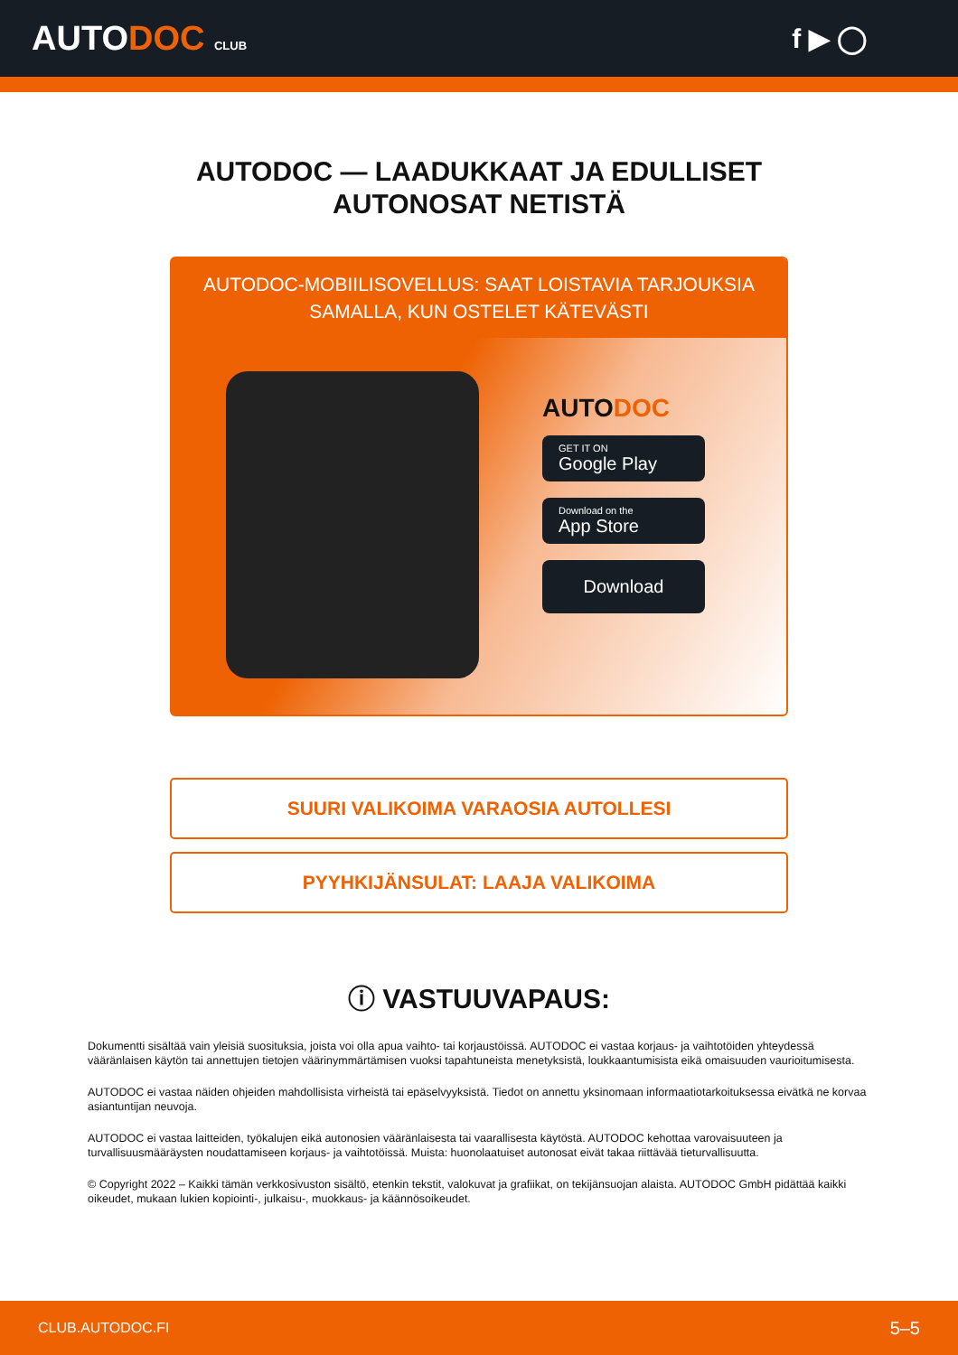AUTODOC CLUB
f ▶ ◯
AUTODOC — LAADUKKAAT JA EDULLISET
AUTONOSAT NETISTÄ
AUTODOC-MOBIILISOVELLUS: SAAT LOISTAVIA TARJOUKSIA SAMALLA, KUN OSTELET KÄTEVÄSTI
AUTODOC
GET IT ON
Google Play
Download on the
App Store
Download
SUURI VALIKOIMA VARAOSIA AUTOLLESI
PYYHKIJÄNSULAT: LAAJA VALIKOIMA
ⓘ VASTUUVAPAUS:
Dokumentti sisältää vain yleisiä suosituksia, joista voi olla apua vaihto- tai korjaustöissä. AUTODOC ei vastaa korjaus- ja vaihtotöiden yhteydessä vääränlaisen käytön tai annettujen tietojen väärinymmärtämisen vuoksi tapahtuneista menetyksistä, loukkaantumisista eikä omaisuuden vaurioitumisesta.
AUTODOC ei vastaa näiden ohjeiden mahdollisista virheistä tai epäselvyyksistä. Tiedot on annettu yksinomaan informaatiotarkoituksessa eivätkä ne korvaa asiantuntijan neuvoja.
AUTODOC ei vastaa laitteiden, työkalujen eikä autonosien vääränlaisesta tai vaarallisesta käytöstä. AUTODOC kehottaa varovaisuuteen ja turvallisuusmääräysten noudattamiseen korjaus- ja vaihtotöissä. Muista: huonolaatuiset autonosat eivät takaa riittävää tieturvallisuutta.
© Copyright 2022 – Kaikki tämän verkkosivuston sisältö, etenkin tekstit, valokuvat ja grafiikat, on tekijänsuojan alaista. AUTODOC GmbH pidättää kaikki oikeudet, mukaan lukien kopiointi-, julkaisu-, muokkaus- ja käännösoikeudet.
CLUB.AUTODOC.FI 5–5